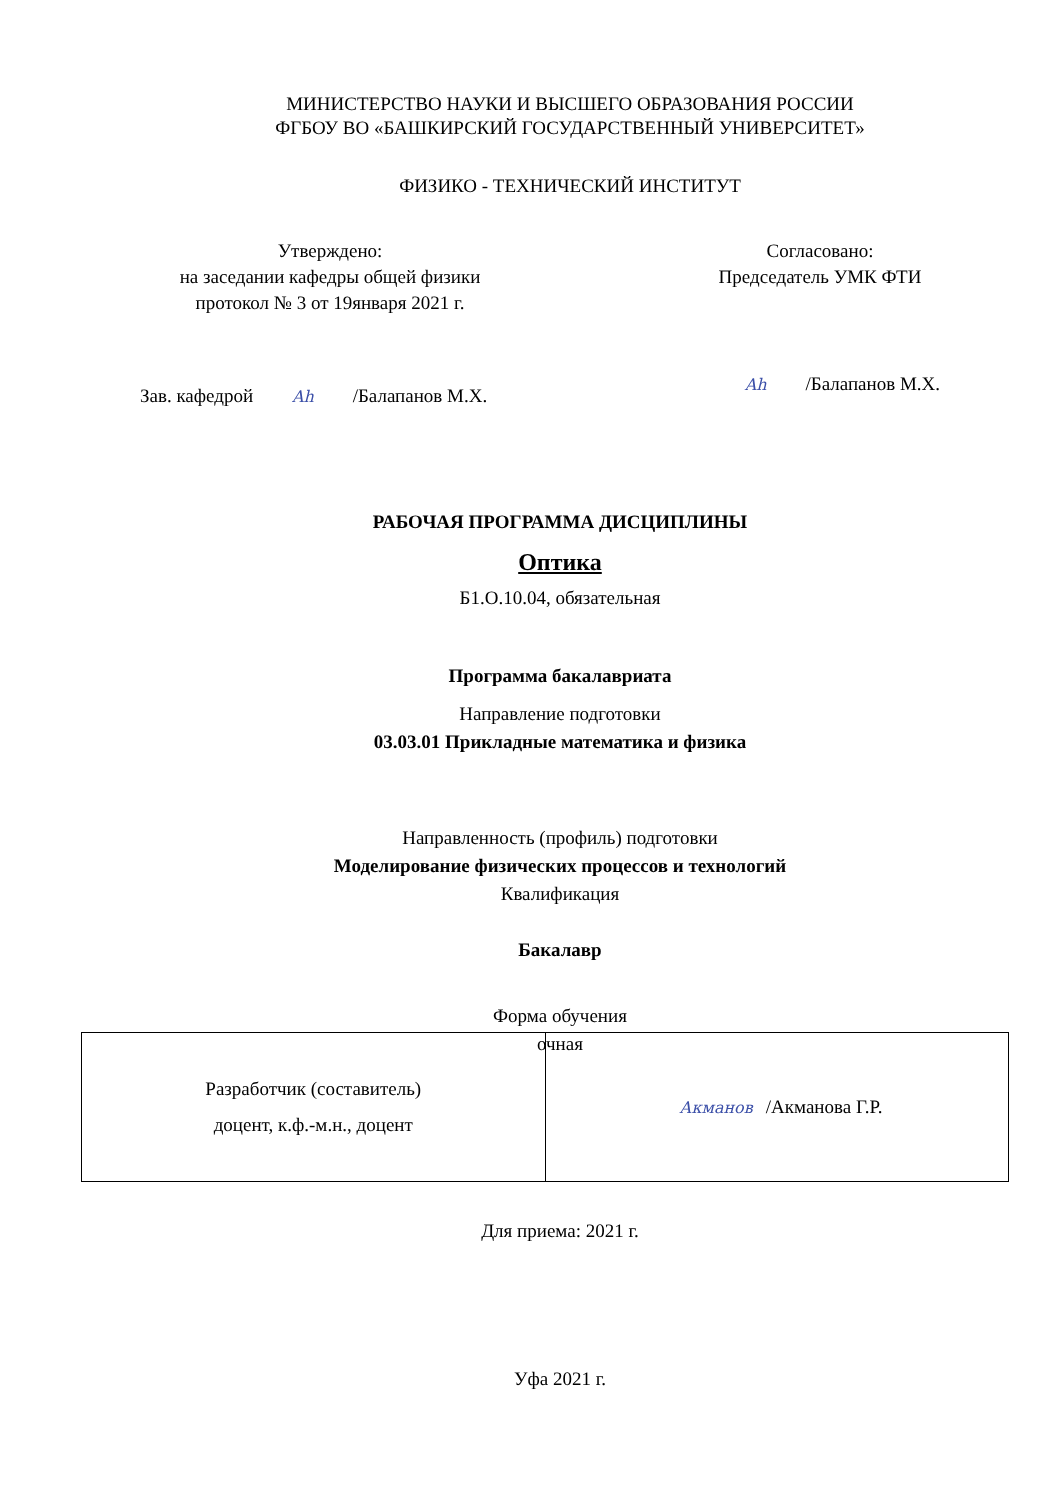МИНИСТЕРСТВО НАУКИ И ВЫСШЕГО ОБРАЗОВАНИЯ РОССИИ
ФГБОУ ВО «БАШКИРСКИЙ ГОСУДАРСТВЕННЫЙ УНИВЕРСИТЕТ»
ФИЗИКО - ТЕХНИЧЕСКИЙ ИНСТИТУТ
Утверждено:
на заседании кафедры общей физики
протокол № 3 от 19января 2021 г.
Согласовано:
Председатель УМК ФТИ
Зав. кафедрой Ah /Балапанов М.Х.
Ah /Балапанов М.Х.
РАБОЧАЯ ПРОГРАММА ДИСЦИПЛИНЫ
Оптика
Б1.О.10.04, обязательная
Программа бакалавриата
Направление подготовки
03.03.01 Прикладные математика и физика
Направленность (профиль) подготовки
Моделирование физических процессов и технологий
Квалификация
Бакалавр
Форма обучения
очная
| Разработчик (составитель) доцент, к.ф.-м.н., доцент | Акманов /Акманова Г.Р. |
Для приема: 2021 г.
Уфа 2021 г.